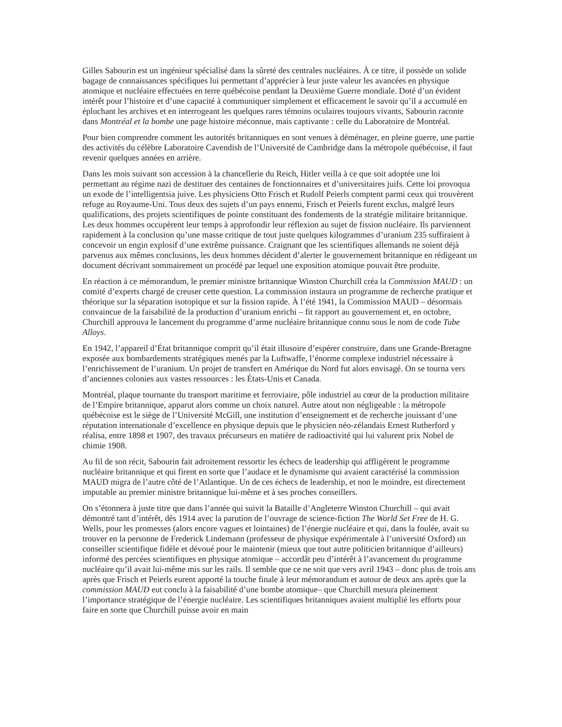Gilles Sabourin est un ingénieur spécialisé dans la sûreté des centrales nucléaires. À ce titre, il possède un solide bagage de connaissances spécifiques lui permettant d’apprécier à leur juste valeur les avancées en physique atomique et nucléaire effectuées en terre québécoise pendant la Deuxième Guerre mondiale. Doté d’un évident intérêt pour l’histoire et d’une capacité à communiquer simplement et efficacement le savoir qu’il a accumulé en épluchant les archives et en interrogeant les quelques rares témoins oculaires toujours vivants, Sabourin raconte dans Montréal et la bombe une page histoire méconnue, mais captivante : celle du Laboratoire de Montréal.
Pour bien comprendre comment les autorités britanniques en sont venues à déménager, en pleine guerre, une partie des activités du célèbre Laboratoire Cavendish de l’Université de Cambridge dans la métropole québécoise, il faut revenir quelques années en arrière.
Dans les mois suivant son accession à la chancellerie du Reich, Hitler veilla à ce que soit adoptée une loi permettant au régime nazi de destituer des centaines de fonctionnaires et d’universitaires juifs. Cette loi provoqua un exode de l’intelligentsia juive. Les physiciens Otto Frisch et Rudolf Peierls comptent parmi ceux qui trouvèrent refuge au Royaume-Uni. Tous deux des sujets d’un pays ennemi, Frisch et Peierls furent exclus, malgré leurs qualifications, des projets scientifiques de pointe constituant des fondements de la stratégie militaire britannique. Les deux hommes occupèrent leur temps à approfondir leur réflexion au sujet de fission nucléaire. Ils parviennent rapidement à la conclusion qu’une masse critique de tout juste quelques kilogrammes d’uranium 235 suffiraient à concevoir un engin explosif d’une extrême puissance. Craignant que les scientifiques allemands ne soient déjà parvenus aux mêmes conclusions, les deux hommes décident d’alerter le gouvernement britannique en rédigeant un document décrivant sommairement un procédé par lequel une exposition atomique pouvait être produite.
En réaction à ce mémorandum, le premier ministre britannique Winston Churchill créa la Commission MAUD : un comité d’experts chargé de creuser cette question. La commission instaura un programme de recherche pratique et théorique sur la séparation isotopique et sur la fission rapide. À l’été 1941, la Commission MAUD – désormais convaincue de la faisabilité de la production d’uranium enrichi – fit rapport au gouvernement et, en octobre, Churchill approuva le lancement du programme d’arme nucléaire britannique connu sous le nom de code Tube Alloys.
En 1942, l’appareil d’État britannique comprit qu’il était illusoire d’espérer construire, dans une Grande-Bretagne exposée aux bombardements stratégiques menés par la Luftwaffe, l’énorme complexe industriel nécessaire à l’enrichissement de l’uranium. Un projet de transfert en Amérique du Nord fut alors envisagé. On se tourna vers d’anciennes colonies aux vastes ressources : les États-Unis et Canada.
Montréal, plaque tournante du transport maritime et ferroviaire, pôle industriel au cœur de la production militaire de l’Empire britannique, apparut alors comme un choix naturel. Autre atout non négligeable : la métropole québécoise est le siège de l’Université McGill, une institution d’enseignement et de recherche jouissant d’une réputation internationale d’excellence en physique depuis que le physicien néo-zélandais Ernest Rutherford y réalisa, entre 1898 et 1907, des travaux précurseurs en matière de radioactivité qui lui valurent prix Nobel de chimie 1908.
Au fil de son récit, Sabourin fait adroitement ressortir les échecs de leadership qui affligèrent le programme nucléaire britannique et qui firent en sorte que l’audace et le dynamisme qui avaient caractérisé la commission MAUD migra de l’autre côté de l’Atlantique. Un de ces échecs de leadership, et non le moindre, est directement imputable au premier ministre britannique lui-même et à ses proches conseillers.
On s’étonnera à juste titre que dans l’année qui suivit la Bataille d’Angleterre Winston Churchill – qui avait démontré tant d’intérêt, dès 1914 avec la parution de l’ouvrage de science-fiction The World Set Free de H. G. Wells, pour les promesses (alors encore vagues et lointaines) de l’énergie nucléaire et qui, dans la foulée, avait su trouver en la personne de Frederick Lindemann (professeur de physique expérimentale à l’université Oxford) un conseiller scientifique fidèle et dévoué pour le maintenir (mieux que tout autre politicien britannique d’ailleurs) informé des percées scientifiques en physique atomique – accordât peu d’intérêt à l’avancement du programme nucléaire qu’il avait lui-même mis sur les rails. Il semble que ce ne soit que vers avril 1943 – donc plus de trois ans après que Frisch et Peierls eurent apporté la touche finale à leur mémorandum et autour de deux ans après que la commission MAUD eut conclu à la faisabilité d’une bombe atomique– que Churchill mesura pleinement l’importance stratégique de l’énergie nucléaire. Les scientifiques britanniques avaient multiplié les efforts pour faire en sorte que Churchill puisse avoir en main